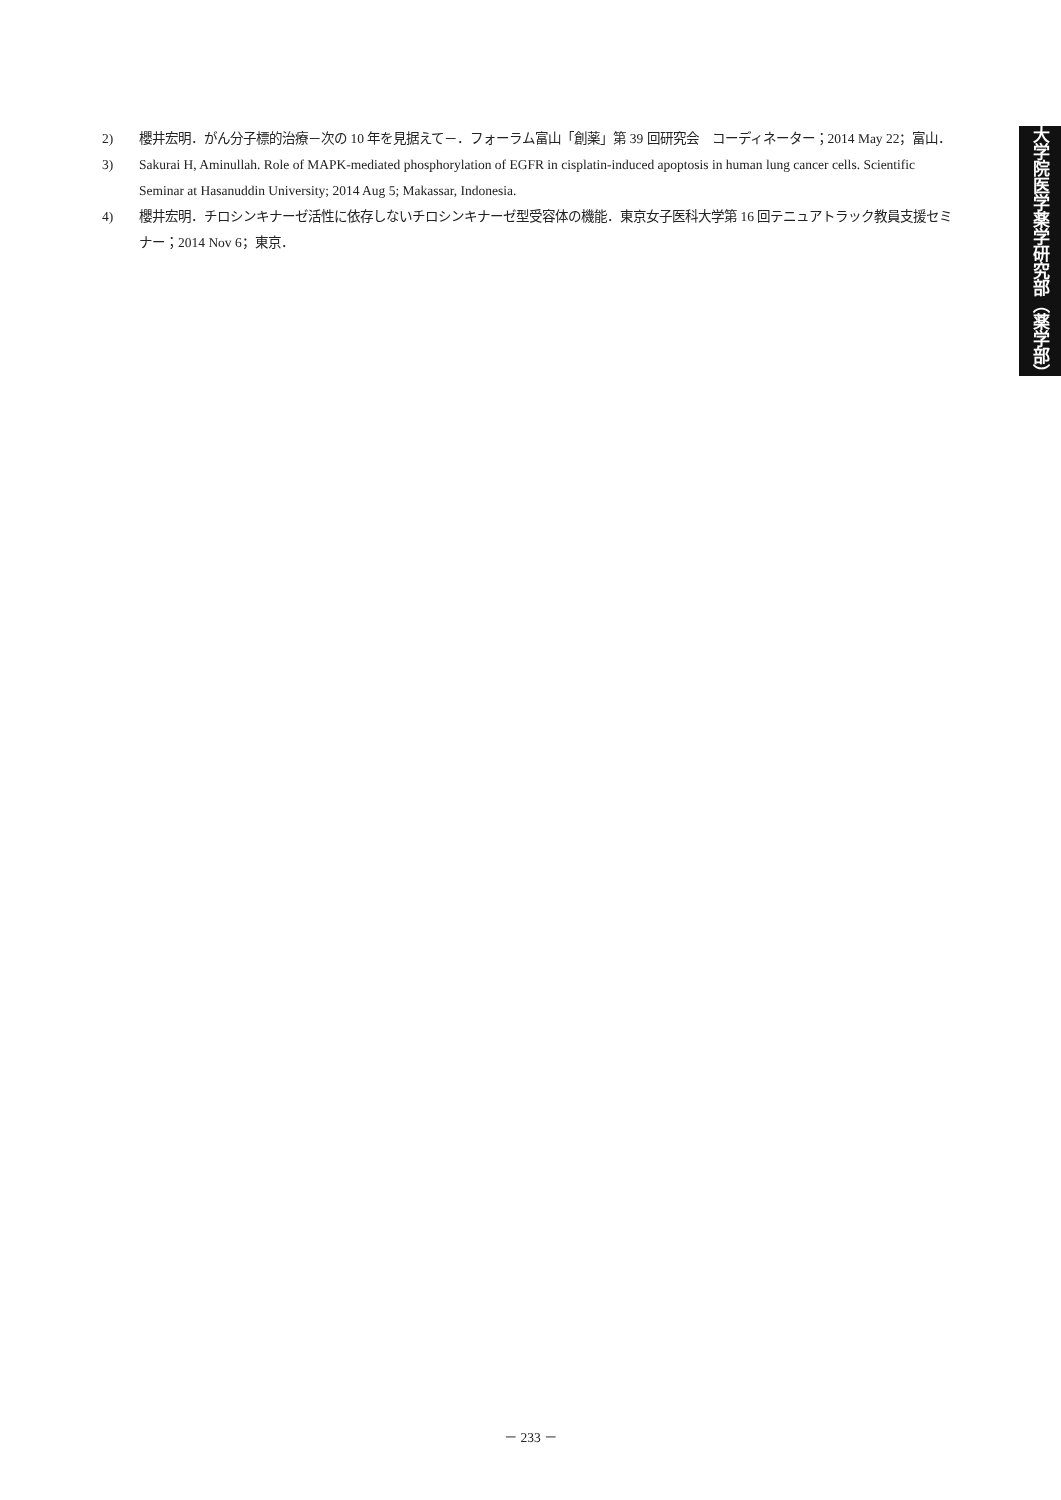2) 櫻井宏明．がん分子標的治療－次の 10 年を見据えて－．フォーラム富山「創薬」第 39 回研究会　コーディネーター；2014 May 22；富山．
3) Sakurai H, Aminullah. Role of MAPK-mediated phosphorylation of EGFR in cisplatin-induced apoptosis in human lung cancer cells. Scientific Seminar at Hasanuddin University; 2014 Aug 5; Makassar, Indonesia.
4) 櫻井宏明．チロシンキナーゼ活性に依存しないチロシンキナーゼ型受容体の機能．東京女子医科大学第 16 回テニュアトラック教員支援セミナー；2014 Nov 6；東京．
大学院医学薬学研究部（薬学部）
－ 233 －